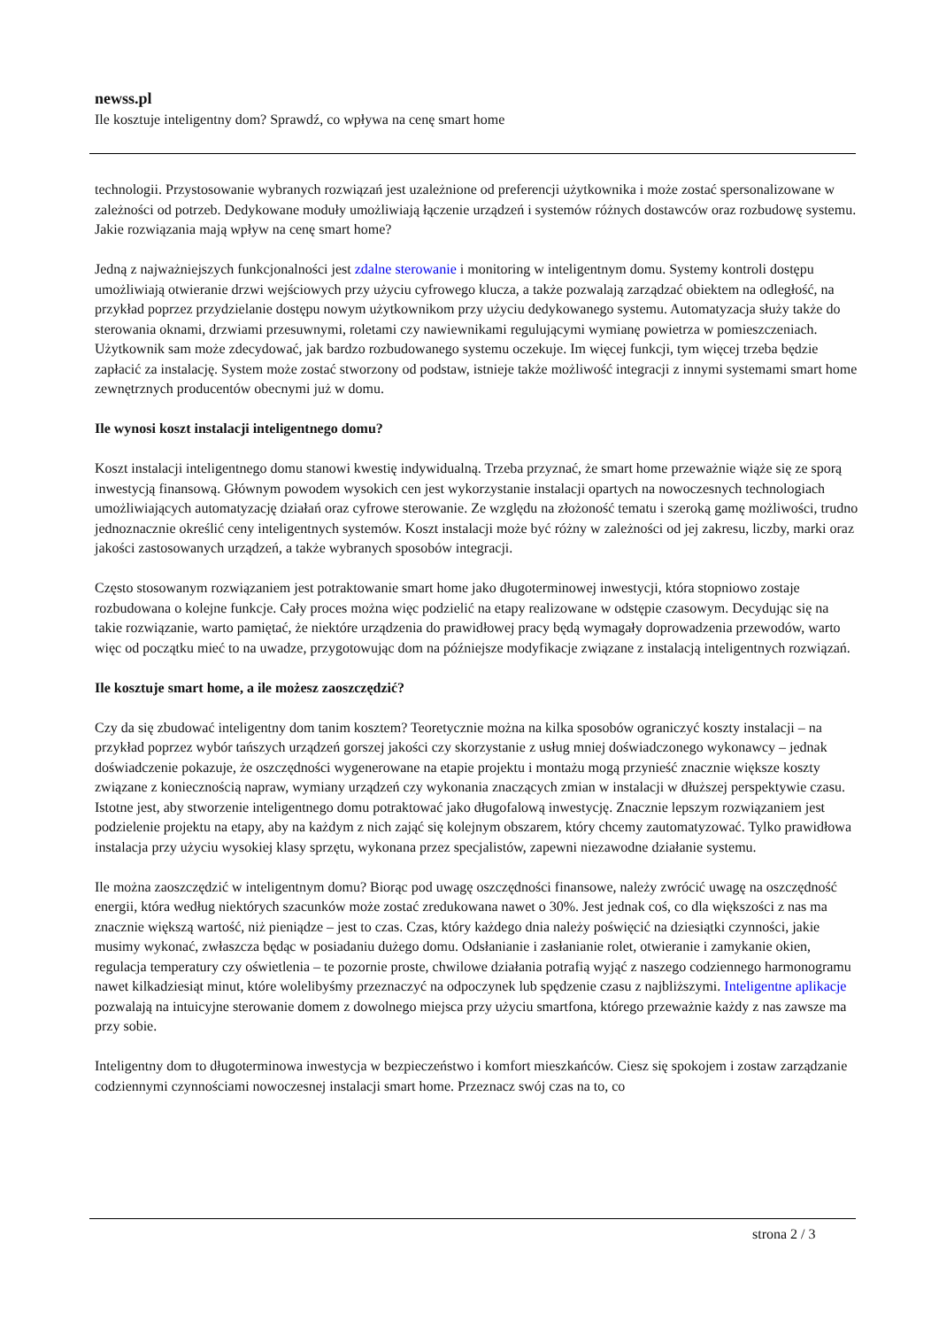newss.pl
Ile kosztuje inteligentny dom? Sprawdź, co wpływa na cenę smart home
technologii. Przystosowanie wybranych rozwiązań jest uzależnione od preferencji użytkownika i może zostać spersonalizowane w zależności od potrzeb. Dedykowane moduły umożliwiają łączenie urządzeń i systemów różnych dostawców oraz rozbudowę systemu. Jakie rozwiązania mają wpływ na cenę smart home?
Jedną z najważniejszych funkcjonalności jest zdalne sterowanie i monitoring w inteligentnym domu. Systemy kontroli dostępu umożliwiają otwieranie drzwi wejściowych przy użyciu cyfrowego klucza, a także pozwalają zarządzać obiektem na odległość, na przykład poprzez przydzielanie dostępu nowym użytkownikom przy użyciu dedykowanego systemu. Automatyzacja służy także do sterowania oknami, drzwiami przesuwnymi, roletami czy nawiewnikami regulującymi wymianę powietrza w pomieszczeniach. Użytkownik sam może zdecydować, jak bardzo rozbudowanego systemu oczekuje. Im więcej funkcji, tym więcej trzeba będzie zapłacić za instalację. System może zostać stworzony od podstaw, istnieje także możliwość integracji z innymi systemami smart home zewnętrznych producentów obecnymi już w domu.
Ile wynosi koszt instalacji inteligentnego domu?
Koszt instalacji inteligentnego domu stanowi kwestię indywidualną. Trzeba przyznać, że smart home przeważnie wiąże się ze sporą inwestycją finansową. Głównym powodem wysokich cen jest wykorzystanie instalacji opartych na nowoczesnych technologiach umożliwiających automatyzację działań oraz cyfrowe sterowanie. Ze względu na złożoność tematu i szeroką gamę możliwości, trudno jednoznacznie określić ceny inteligentnych systemów. Koszt instalacji może być różny w zależności od jej zakresu, liczby, marki oraz jakości zastosowanych urządzeń, a także wybranych sposobów integracji.
Często stosowanym rozwiązaniem jest potraktowanie smart home jako długoterminowej inwestycji, która stopniowo zostaje rozbudowana o kolejne funkcje. Cały proces można więc podzielić na etapy realizowane w odstępie czasowym. Decydując się na takie rozwiązanie, warto pamiętać, że niektóre urządzenia do prawidłowej pracy będą wymagały doprowadzenia przewodów, warto więc od początku mieć to na uwadze, przygotowując dom na późniejsze modyfikacje związane z instalacją inteligentnych rozwiązań.
Ile kosztuje smart home, a ile możesz zaoszczędzić?
Czy da się zbudować inteligentny dom tanim kosztem? Teoretycznie można na kilka sposobów ograniczyć koszty instalacji – na przykład poprzez wybór tańszych urządzeń gorszej jakości czy skorzystanie z usług mniej doświadczonego wykonawcy – jednak doświadczenie pokazuje, że oszczędności wygenerowane na etapie projektu i montażu mogą przynieść znacznie większe koszty związane z koniecznością napraw, wymiany urządzeń czy wykonania znaczących zmian w instalacji w dłuższej perspektywie czasu. Istotne jest, aby stworzenie inteligentnego domu potraktować jako długofalową inwestycję. Znacznie lepszym rozwiązaniem jest podzielenie projektu na etapy, aby na każdym z nich zająć się kolejnym obszarem, który chcemy zautomatyzować. Tylko prawidłowa instalacja przy użyciu wysokiej klasy sprzętu, wykonana przez specjalistów, zapewni niezawodne działanie systemu.
Ile można zaoszczędzić w inteligentnym domu? Biorąc pod uwagę oszczędności finansowe, należy zwrócić uwagę na oszczędność energii, która według niektórych szacunków może zostać zredukowana nawet o 30%. Jest jednak coś, co dla większości z nas ma znacznie większą wartość, niż pieniądze – jest to czas. Czas, który każdego dnia należy poświęcić na dziesiątki czynności, jakie musimy wykonać, zwłaszcza będąc w posiadaniu dużego domu. Odsłanianie i zasłanianie rolet, otwieranie i zamykanie okien, regulacja temperatury czy oświetlenia – te pozornie proste, chwilowe działania potrafią wyjąć z naszego codziennego harmonogramu nawet kilkadziesiąt minut, które wolelibyśmy przeznaczyć na odpoczynek lub spędzenie czasu z najbliższymi. Inteligentne aplikacje pozwalają na intuicyjne sterowanie domem z dowolnego miejsca przy użyciu smartfona, którego przeważnie każdy z nas zawsze ma przy sobie.
Inteligentny dom to długoterminowa inwestycja w bezpieczeństwo i komfort mieszkańców. Ciesz się spokojem i zostaw zarządzanie codziennymi czynnościami nowoczesnej instalacji smart home. Przeznacz swój czas na to, co
strona 2 / 3